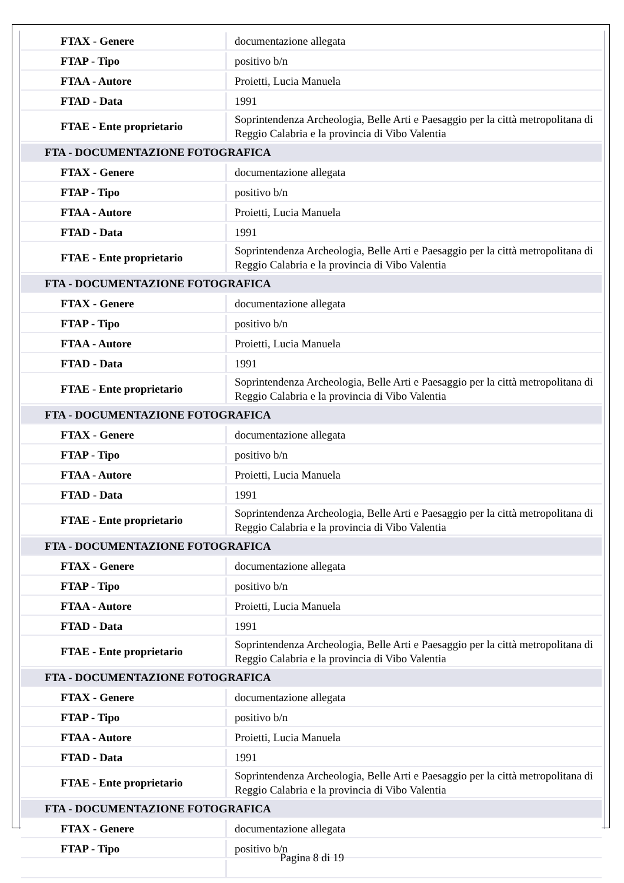| FTAX - Genere | documentazione allegata |
| FTAP - Tipo | positivo b/n |
| FTAA - Autore | Proietti, Lucia Manuela |
| FTAD - Data | 1991 |
| FTAE - Ente proprietario | Soprintendenza Archeologia, Belle Arti e Paesaggio per la città metropolitana di Reggio Calabria e la provincia di Vibo Valentia |
| FTA - DOCUMENTAZIONE FOTOGRAFICA | |
| FTAX - Genere | documentazione allegata |
| FTAP - Tipo | positivo b/n |
| FTAA - Autore | Proietti, Lucia Manuela |
| FTAD - Data | 1991 |
| FTAE - Ente proprietario | Soprintendenza Archeologia, Belle Arti e Paesaggio per la città metropolitana di Reggio Calabria e la provincia di Vibo Valentia |
| FTA - DOCUMENTAZIONE FOTOGRAFICA | |
| FTAX - Genere | documentazione allegata |
| FTAP - Tipo | positivo b/n |
| FTAA - Autore | Proietti, Lucia Manuela |
| FTAD - Data | 1991 |
| FTAE - Ente proprietario | Soprintendenza Archeologia, Belle Arti e Paesaggio per la città metropolitana di Reggio Calabria e la provincia di Vibo Valentia |
| FTA - DOCUMENTAZIONE FOTOGRAFICA | |
| FTAX - Genere | documentazione allegata |
| FTAP - Tipo | positivo b/n |
| FTAA - Autore | Proietti, Lucia Manuela |
| FTAD - Data | 1991 |
| FTAE - Ente proprietario | Soprintendenza Archeologia, Belle Arti e Paesaggio per la città metropolitana di Reggio Calabria e la provincia di Vibo Valentia |
| FTA - DOCUMENTAZIONE FOTOGRAFICA | |
| FTAX - Genere | documentazione allegata |
| FTAP - Tipo | positivo b/n |
| FTAA - Autore | Proietti, Lucia Manuela |
| FTAD - Data | 1991 |
| FTAE - Ente proprietario | Soprintendenza Archeologia, Belle Arti e Paesaggio per la città metropolitana di Reggio Calabria e la provincia di Vibo Valentia |
| FTA - DOCUMENTAZIONE FOTOGRAFICA | |
| FTAX - Genere | documentazione allegata |
| FTAP - Tipo | positivo b/n |
| FTAA - Autore | Proietti, Lucia Manuela |
| FTAD - Data | 1991 |
| FTAE - Ente proprietario | Soprintendenza Archeologia, Belle Arti e Paesaggio per la città metropolitana di Reggio Calabria e la provincia di Vibo Valentia |
| FTA - DOCUMENTAZIONE FOTOGRAFICA | |
| FTAX - Genere | documentazione allegata |
| FTAP - Tipo | positivo b/n |
Pagina 8 di 19